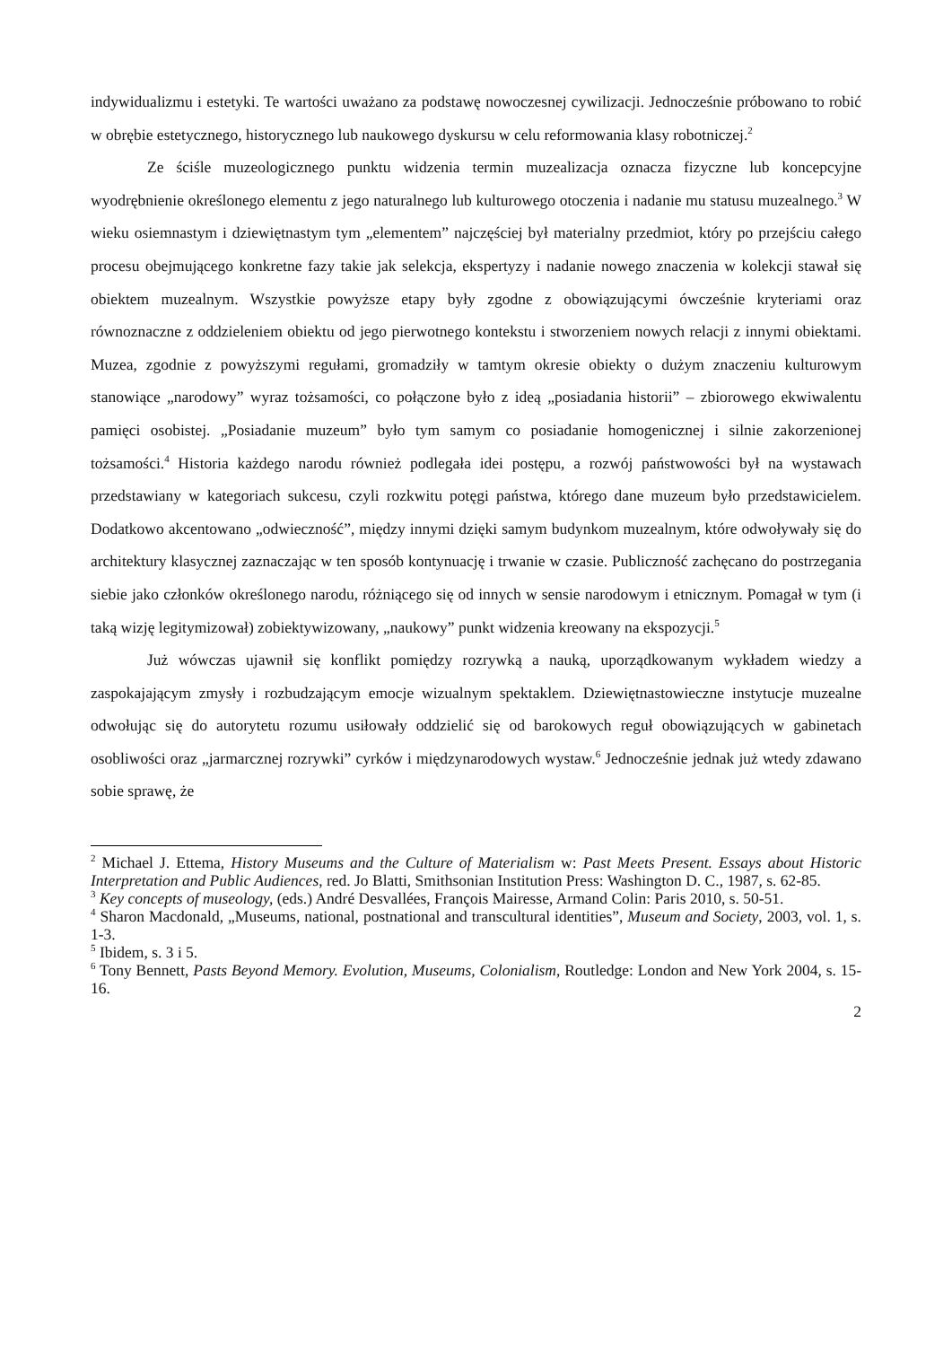indywidualizmu i estetyki. Te wartości uważano za podstawę nowoczesnej cywilizacji. Jednocześnie próbowano to robić w obrębie estetycznego, historycznego lub naukowego dyskursu w celu reformowania klasy robotniczej.<sup>2</sup>
Ze ściśle muzeologicznego punktu widzenia termin muzealizacja oznacza fizyczne lub koncepcyjne wyodrębnienie określonego elementu z jego naturalnego lub kulturowego otoczenia i nadanie mu statusu muzealnego.<sup>3</sup> W wieku osiemnastym i dziewiętnastym tym „elementem” najczęściej był materialny przedmiot, który po przejściu całego procesu obejmującego konkretne fazy takie jak selekcja, ekspertyzy i nadanie nowego znaczenia w kolekcji stawał się obiektem muzealnym. Wszystkie powyższe etapy były zgodne z obowiązującymi ówcześnie kryteriami oraz równoznaczne z oddzieleniem obiektu od jego pierwotnego kontekstu i stworzeniem nowych relacji z innymi obiektami. Muzea, zgodnie z powyższymi regułami, gromadziły w tamtym okresie obiekty o dużym znaczeniu kulturowym stanowiące „narodowy” wyraz tożsamości, co połączone było z ideą „posiadania historii” – zbiorowego ekwiwalentu pamięci osobistej. „Posiadanie muzeum” było tym samym co posiadanie homogenicznej i silnie zakorzenionej tożsamości.<sup>4</sup> Historia każdego narodu również podlegała idei postępu, a rozwój państwowości był na wystawach przedstawiany w kategoriach sukcesu, czyli rozkwitu potęgi państwa, którego dane muzeum było przedstawicielem. Dodatkowo akcentowano „odwieczność”, między innymi dzięki samym budynkom muzealnym, które odwoływały się do architektury klasycznej zaznaczając w ten sposób kontynuację i trwanie w czasie. Publiczność zachęcano do postrzegania siebie jako członków określonego narodu, różniącego się od innych w sensie narodowym i etnicznym. Pomagał w tym (i taką wizję legitymizował) zobiektywizowany, „naukowy” punkt widzenia kreowany na ekspozycji.<sup>5</sup>
Już wówczas ujawnił się konflikt pomiędzy rozrywką a nauką, uporządkowanym wykładem wiedzy a zaspokajającym zmysły i rozbudzającym emocje wizualnym spektaklem. Dziewiętnastowieczne instytucje muzealne odwołując się do autorytetu rozumu usiłowały oddzielić się od barokowych reguł obowiązujących w gabinetach osobliwości oraz „jarmarcznej rozrywki” cyrków i międzynarodowych wystaw.<sup>6</sup> Jednocześnie jednak już wtedy zdawano sobie sprawę, że
<sup>2</sup> Michael J. Ettema, History Museums and the Culture of Materialism w: Past Meets Present. Essays about Historic Interpretation and Public Audiences, red. Jo Blatti, Smithsonian Institution Press: Washington D. C., 1987, s. 62-85.
<sup>3</sup> Key concepts of museology, (eds.) André Desvallées, François Mairesse, Armand Colin: Paris 2010, s. 50-51.
<sup>4</sup> Sharon Macdonald, „Museums, national, postnational and transcultural identities”, Museum and Society, 2003, vol. 1, s. 1-3.
<sup>5</sup> Ibidem, s. 3 i 5.
<sup>6</sup> Tony Bennett, Pasts Beyond Memory. Evolution, Museums, Colonialism, Routledge: London and New York 2004, s. 15-16.
2